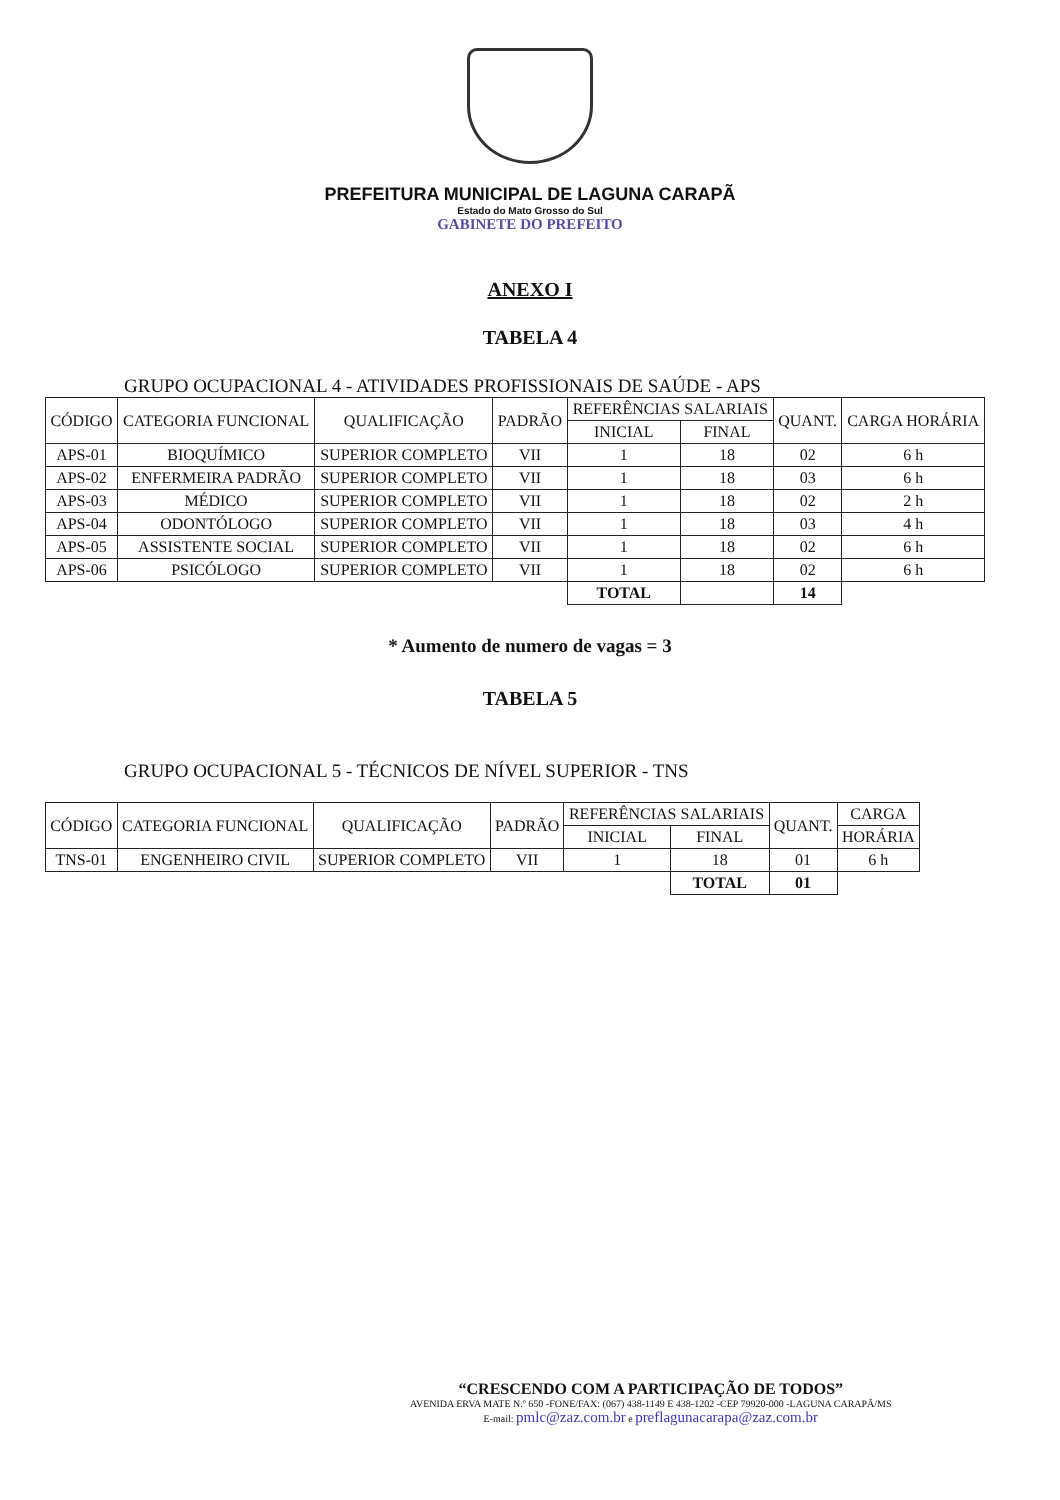PREFEITURA MUNICIPAL DE LAGUNA CARAPÃ
Estado do Mato Grosso do Sul
GABINETE DO PREFEITO
ANEXO I
TABELA 4
GRUPO OCUPACIONAL 4 - ATIVIDADES PROFISSIONAIS DE SAÚDE - APS
| CÓDIGO | CATEGORIA FUNCIONAL | QUALIFICAÇÃO | PADRÃO | REFERÊNCIAS SALARIAIS | | QUANT. | CARGA HORÁRIA |
| --- | --- | --- | --- | --- | --- | --- | --- |
| | | | | INICIAL | FINAL | | |
| APS-01 | BIOQUÍMICO | SUPERIOR COMPLETO | VII | 1 | 18 | 02 | 6 h |
| APS-02 | ENFERMEIRA PADRÃO | SUPERIOR COMPLETO | VII | 1 | 18 | 03 | 6 h |
| APS-03 | MÉDICO | SUPERIOR COMPLETO | VII | 1 | 18 | 02 | 2 h |
| APS-04 | ODONTÓLOGO | SUPERIOR COMPLETO | VII | 1 | 18 | 03 | 4 h |
| APS-05 | ASSISTENTE SOCIAL | SUPERIOR COMPLETO | VII | 1 | 18 | 02 | 6 h |
| APS-06 | PSICÓLOGO | SUPERIOR COMPLETO | VII | 1 | 18 | 02 | 6 h |
| | | | | TOTAL | | 14 | |
* Aumento de numero de vagas = 3
TABELA 5
GRUPO OCUPACIONAL 5 - TÉCNICOS DE NÍVEL SUPERIOR - TNS
| CÓDIGO | CATEGORIA FUNCIONAL | QUALIFICAÇÃO | PADRÃO | REFERÊNCIAS SALARIAIS | | QUANT. | CARGA |
| --- | --- | --- | --- | --- | --- | --- | --- |
| | | | | INICIAL | FINAL | | HORÁRIA |
| TNS-01 | ENGENHEIRO CIVIL | SUPERIOR COMPLETO | VII | 1 | 18 | 01 | 6 h |
| | | | | | TOTAL | 01 | |
“CRESCENDO COM A PARTICIPAÇÃO DE TODOS”
AVENIDA ERVA MATE N.º 650 -FONE/FAX: (067) 438-1149 E 438-1202 -CEP 79920-000 -LAGUNA CARAPÃ/MS
E-mail: pmlc@zaz.com.br e preflagunacarapa@zaz.com.br